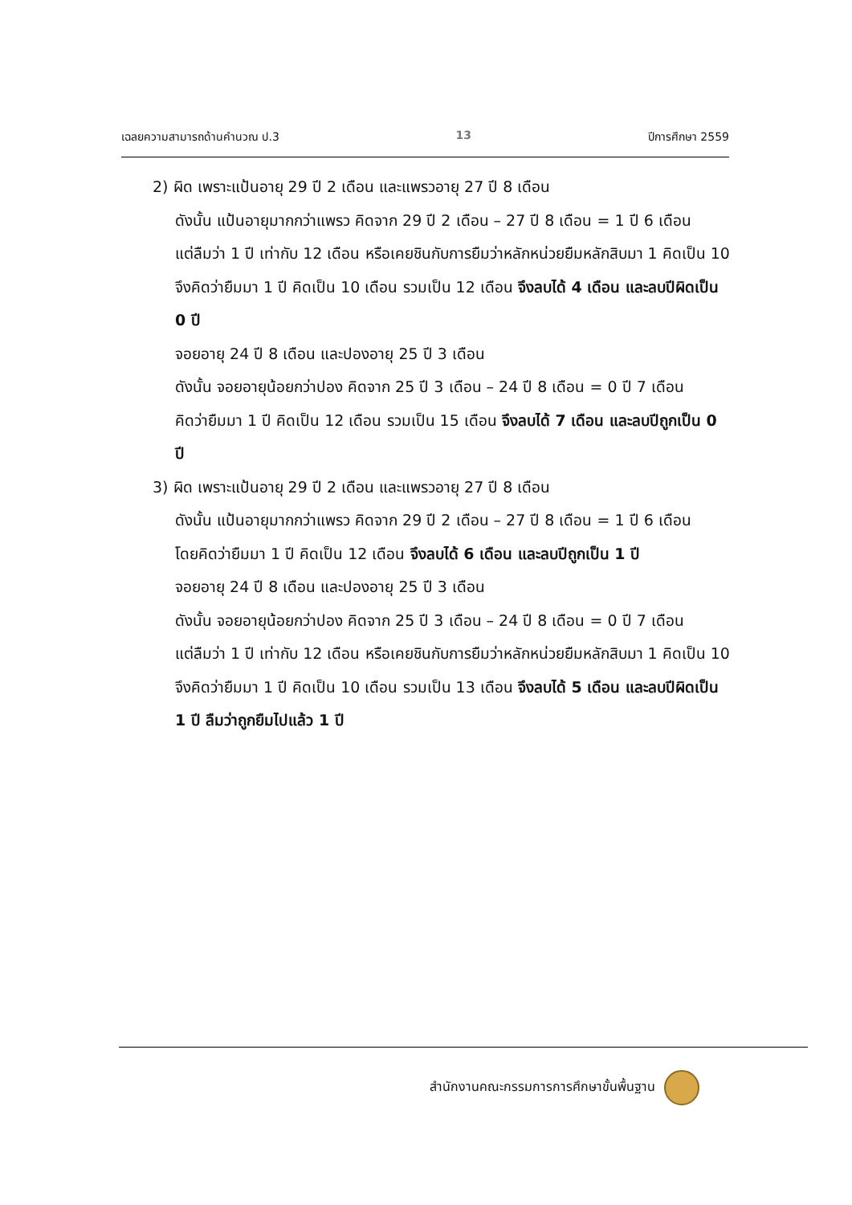เฉลยความสามารถด้านคำนวณ ป.3 13 ปีการศึกษา 2559
2) ผิด เพราะแป้นอายุ 29 ปี 2 เดือน และแพรวอายุ 27 ปี 8 เดือน
ดังนั้น แป้นอายุมากกว่าแพรว คิดจาก 29 ปี 2 เดือน – 27 ปี 8 เดือน = 1 ปี 6 เดือน
แต่ลืมว่า 1 ปี เท่ากับ 12 เดือน หรือเคยชินกับการยืมว่าหลักหน่วยยืมหลักสิบมา 1 คิดเป็น 10 จึงคิดว่ายืมมา 1 ปี คิดเป็น 10 เดือน รวมเป็น 12 เดือน จึงลบได้ 4 เดือน และลบปีผิดเป็น 0 ปี
จอยอายุ 24 ปี 8 เดือน และปองอายุ 25 ปี 3 เดือน
ดังนั้น จอยอายุน้อยกว่าปอง คิดจาก 25 ปี 3 เดือน – 24 ปี 8 เดือน = 0 ปี 7 เดือน
คิดว่ายืมมา 1 ปี คิดเป็น 12 เดือน รวมเป็น 15 เดือน จึงลบได้ 7 เดือน และลบปีถูกเป็น 0 ปี
3) ผิด เพราะแป้นอายุ 29 ปี 2 เดือน และแพรวอายุ 27 ปี 8 เดือน
ดังนั้น แป้นอายุมากกว่าแพรว คิดจาก 29 ปี 2 เดือน – 27 ปี 8 เดือน = 1 ปี 6 เดือน
โดยคิดว่ายืมมา 1 ปี คิดเป็น 12 เดือน จึงลบได้ 6 เดือน และลบปีถูกเป็น 1 ปี
จอยอายุ 24 ปี 8 เดือน และปองอายุ 25 ปี 3 เดือน
ดังนั้น จอยอายุน้อยกว่าปอง คิดจาก 25 ปี 3 เดือน – 24 ปี 8 เดือน = 0 ปี 7 เดือน
แต่ลืมว่า 1 ปี เท่ากับ 12 เดือน หรือเคยชินกับการยืมว่าหลักหน่วยยืมหลักสิบมา 1 คิดเป็น 10 จึงคิดว่ายืมมา 1 ปี คิดเป็น 10 เดือน รวมเป็น 13 เดือน จึงลบได้ 5 เดือน และลบปีผิดเป็น 1 ปี ลืมว่าถูกยืมไปแล้ว 1 ปี
สำนักงานคณะกรรมการการศึกษาขั้นพื้นฐาน